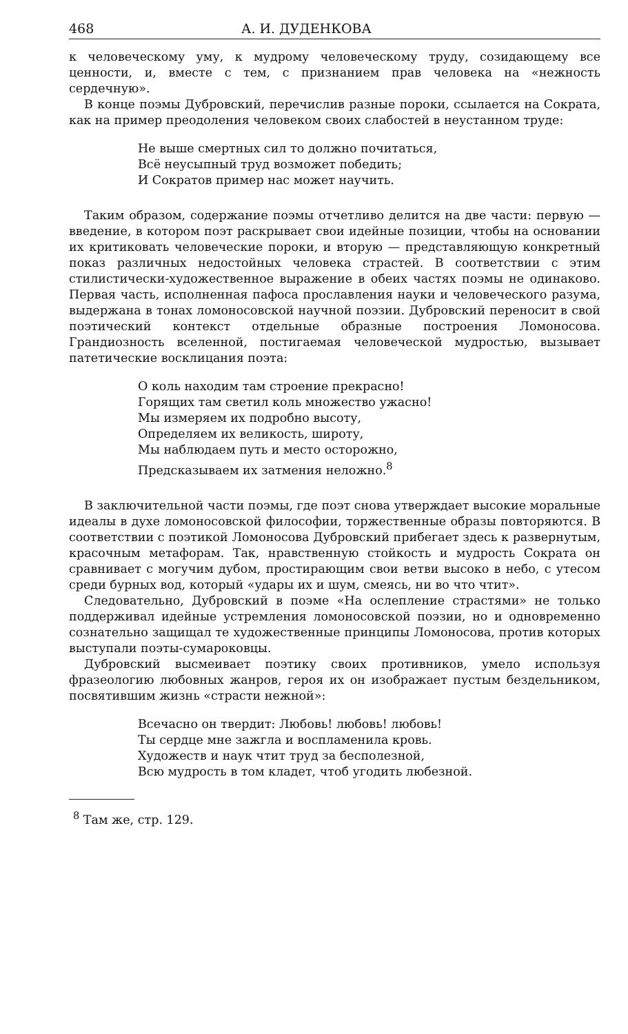468 А. И. ДУДЕНКОВА
к человеческому уму, к мудрому человеческому труду, созидающему все ценности, и, вместе с тем, с признанием прав человека на «нежность сердечную».
В конце поэмы Дубровский, перечислив разные пороки, ссылается на Сократа, как на пример преодоления человеком своих слабостей в неустанном труде:
Не выше смертных сил то должно почитаться,
Всё неусыпный труд возможет победить;
И Сократов пример нас может научить.
Таким образом, содержание поэмы отчетливо делится на две части: первую — введение, в котором поэт раскрывает свои идейные позиции, чтобы на основании их критиковать человеческие пороки, и вторую — представляющую конкретный показ различных недостойных человека страстей. В соответствии с этим стилистически-художественное выражение в обеих частях поэмы не одинаково. Первая часть, исполненная пафоса прославления науки и человеческого разума, выдержана в тонах ломоносовской научной поэзии. Дубровский переносит в свой поэтический контекст отдельные образные построения Ломоносова. Грандиозность вселенной, постигаемая человеческой мудростью, вызывает патетические восклицания поэта:
О коль находим там строение прекрасно!
Горящих там светил коль множество ужасно!
Мы измеряем их подробно высоту,
Определяем их великость, широту,
Мы наблюдаем путь и место осторожно,
Предсказываем их затмения неложно.<sup>8</sup>
В заключительной части поэмы, где поэт снова утверждает высокие моральные идеалы в духе ломоносовской философии, торжественные образы повторяются. В соответствии с поэтикой Ломоносова Дубровский прибегает здесь к развернутым, красочным метафорам. Так, нравственную стойкость и мудрость Сократа он сравнивает с могучим дубом, простирающим свои ветви высоко в небо, с утесом среди бурных вод, который «удары их и шум, смеясь, ни во что чтит».
Следовательно, Дубровский в поэме «На ослепление страстями» не только поддерживал идейные устремления ломоносовской поэзии, но и одновременно сознательно защищал те художественные принципы Ломоносова, против которых выступали поэты-сумароковцы.
Дубровский высмеивает поэтику своих противников, умело используя фразеологию любовных жанров, героя их он изображает пустым бездельником, посвятившим жизнь «страсти нежной»:
Всечасно он твердит: Любовь! любовь! любовь!
Ты сердце мне зажгла и воспламенила кровь.
Художеств и наук чтит труд за бесполезной,
Всю мудрость в том кладет, чтоб угодить любезной.
<sup>8</sup> Там же, стр. 129.